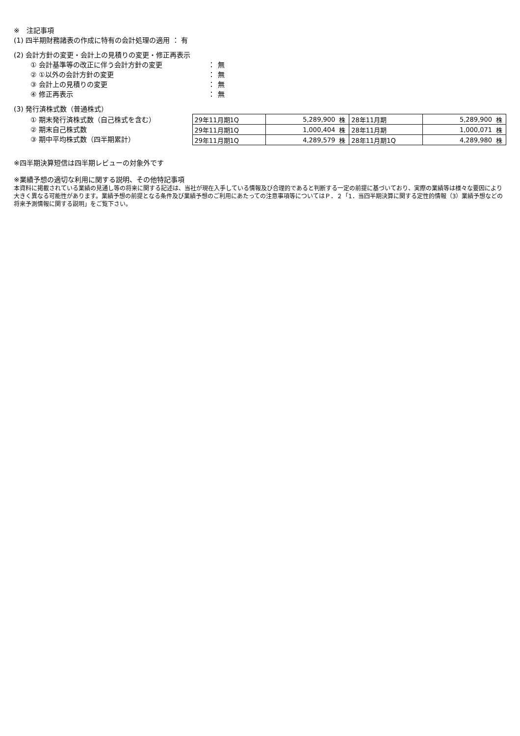※　注記事項
(1) 四半期財務諸表の作成に特有の会計処理の適用 ： 有
(2) 会計方針の変更・会計上の見積りの変更・修正再表示
① 会計基準等の改正に伴う会計方針の変更 ： 無
② ①以外の会計方針の変更 ： 無
③ 会計上の見積りの変更 ： 無
④ 修正再表示 ： 無
(3) 発行済株式数（普通株式）
① 期末発行済株式数（自己株式を含む）
② 期末自己株式数
③ 期中平均株式数（四半期累計）
| 29年11月期1Q | 5,289,900 | 株 | 28年11月期 | 5,289,900 | 株 |
| 29年11月期1Q | 1,000,404 | 株 | 28年11月期 | 1,000,071 | 株 |
| 29年11月期1Q | 4,289,579 | 株 | 28年11月期1Q | 4,289,980 | 株 |
※四半期決算短信は四半期レビューの対象外です
※業績予想の適切な利用に関する説明、その他特記事項
本資料に掲載されている業績の見通し等の将来に関する記述は、当社が現在入手している情報及び合理的であると判断する一定の前提に基づいており、実際の業績等は様々な要因により大きく異なる可能性があります。業績予想の前提となる条件及び業績予想のご利用にあたっての注意事項等についてはＰ．２「1．当四半期決算に関する定性的情報（3）業績予想などの将来予測情報に関する説明」をご覧下さい。